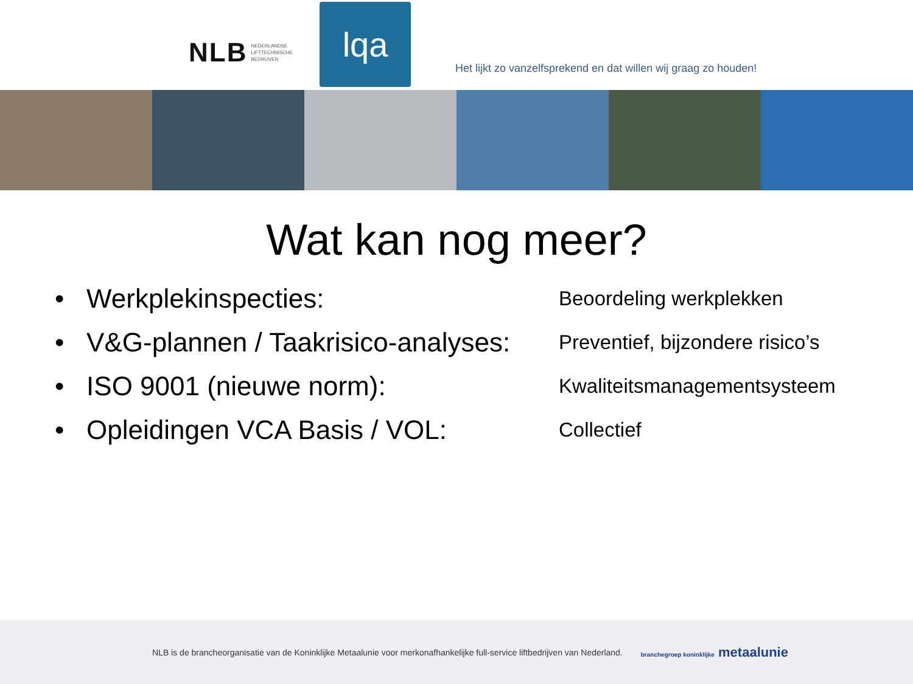NLB NEDERLANDSE
LIFTTECHNISCHE
BEDRIJVEN
lqa
Het lijkt zo vanzelfsprekend en dat willen wij graag zo houden!
Wat kan nog meer?
• Werkplekinspecties:
Beoordeling werkplekken
• V&G-plannen / Taakrisico-analyses:
Preventief, bijzondere risico’s
• ISO 9001 (nieuwe norm):
Kwaliteitsmanagementsysteem
• Opleidingen VCA Basis / VOL:
Collectief
NLB is de brancheorganisatie van de Koninklijke Metaalunie voor merkonafhankelijke full-service liftbedrijven van Nederland. branchegroep koninklijke metaalunie